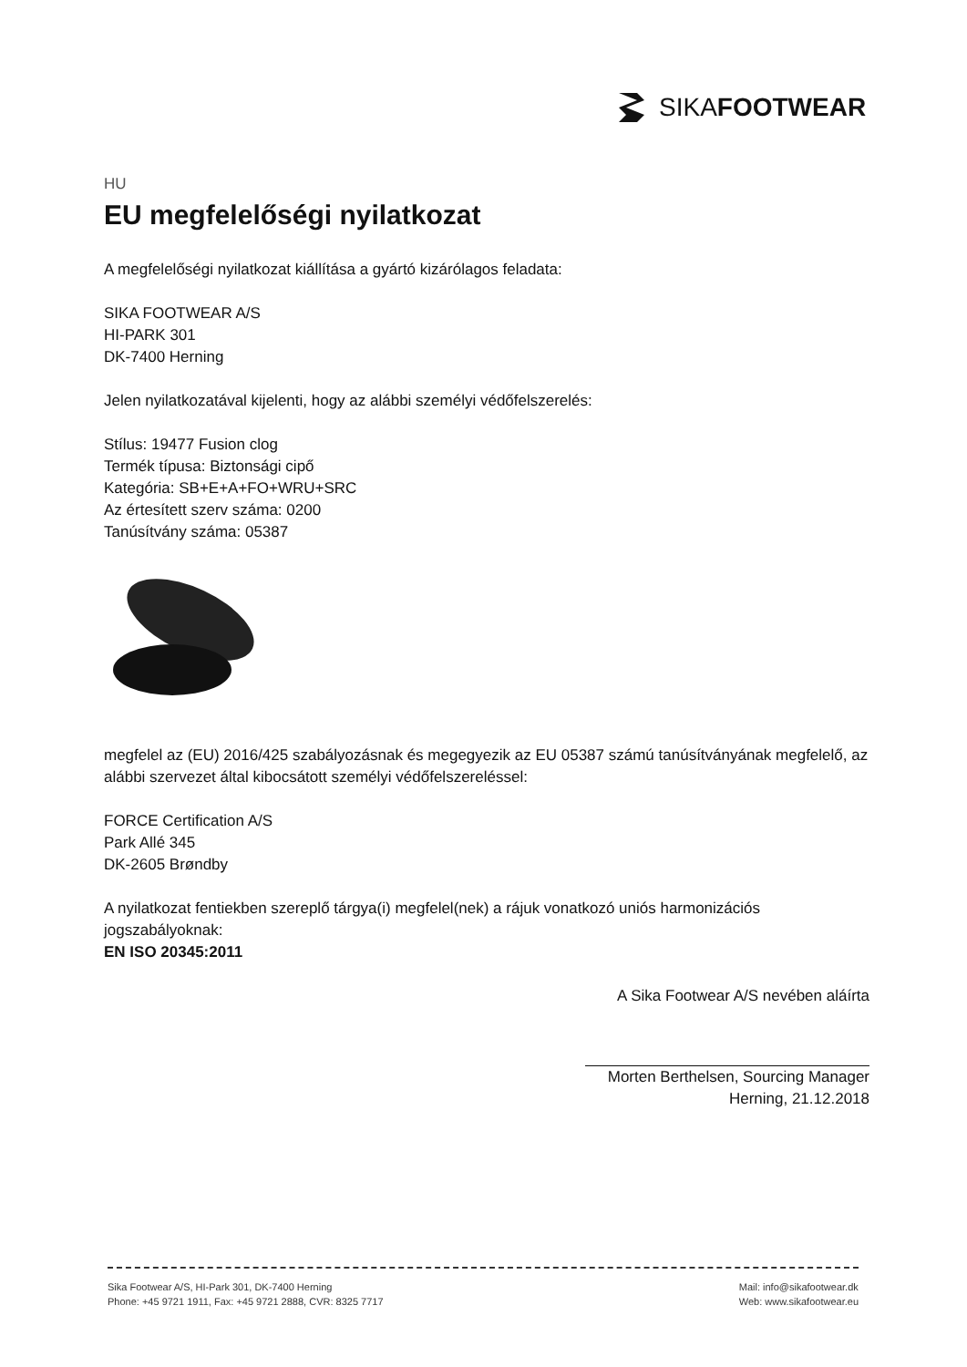SIKAFOOTWEAR
HU
EU megfelelőségi nyilatkozat
A megfelelőségi nyilatkozat kiállítása a gyártó kizárólagos feladata:
SIKA FOOTWEAR A/S
HI-PARK 301
DK-7400 Herning
Jelen nyilatkozatával kijelenti, hogy az alábbi személyi védőfelszerelés:
Stílus: 19477 Fusion clog
Termék típusa: Biztonsági cipő
Kategória: SB+E+A+FO+WRU+SRC
Az értesített szerv száma: 0200
Tanúsítvány száma: 05387
megfelel az (EU) 2016/425 szabályozásnak és megegyezik az EU 05387 számú tanúsítványának megfelelő, az alábbi szervezet által kibocsátott személyi védőfelszereléssel:
FORCE Certification A/S
Park Allé 345
DK-2605 Brøndby
A nyilatkozat fentiekben szereplő tárgya(i) megfelel(nek) a rájuk vonatkozó uniós harmonizációs jogszabályoknak:
EN ISO 20345:2011
A Sika Footwear A/S nevében aláírta
Morten Berthelsen, Sourcing Manager
Herning, 21.12.2018
Sika Footwear A/S, HI-Park 301, DK-7400 Herning
Phone: +45 9721 1911, Fax: +45 9721 2888, CVR: 8325 7717
Mail: info@sikafootwear.dk
Web: www.sikafootwear.eu